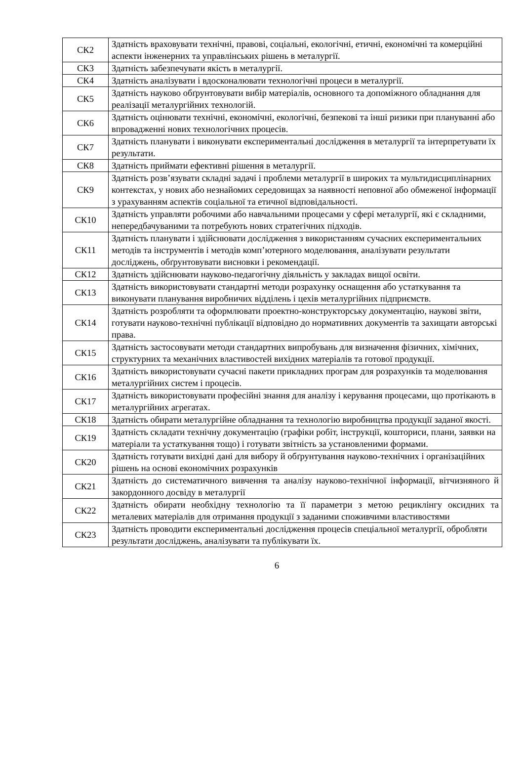| СК2 | Здатність враховувати технічні, правові, соціальні, екологічні, етичні, економічні та комерційні аспекти інженерних та управлінських рішень в металургії. |
| СК3 | Здатність забезпечувати якість в металургії. |
| СК4 | Здатність аналізувати і вдосконалювати технологічні процеси в металургії. |
| СК5 | Здатність науково обґрунтовувати вибір матеріалів, основного та допоміжного обладнання для реалізації металургійних технологій. |
| СК6 | Здатність оцінювати технічні, економічні, екологічні, безпекові та інші ризики при плануванні або впровадженні нових технологічних процесів. |
| СК7 | Здатність планувати і виконувати експериментальні дослідження в металургії та інтерпретувати їх результати. |
| СК8 | Здатність приймати ефективні рішення в металургії. |
| СК9 | Здатність розв’язувати складні задачі і проблеми металургії в широких та мультидисциплінарних контекстах, у нових або незнайомих середовищах за наявності неповної або обмеженої інформації з урахуванням аспектів соціальної та етичної відповідальності. |
| СК10 | Здатність управляти робочими або навчальними процесами у сфері металургії, які є складними, непередбачуваними та потребують нових стратегічних підходів. |
| СК11 | Здатність планувати і здійснювати дослідження з використанням сучасних експериментальних методів та інструментів і методів комп’ютерного моделювання, аналізувати результати досліджень, обґрунтовувати висновки і рекомендації. |
| СК12 | Здатність здійснювати науково-педагогічну діяльність у закладах вищої освіти. |
| СК13 | Здатність використовувати стандартні методи розрахунку оснащення або устаткування та виконувати планування виробничих відділень і цехів металургійних підприємств. |
| СК14 | Здатність розробляти та оформлювати проектно-конструкторську документацію, наукові звіти, готувати науково-технічні публікації відповідно до нормативних документів та захищати авторські права. |
| СК15 | Здатність застосовувати методи стандартних випробувань для визначення фізичних, хімічних, структурних та механічних властивостей вихідних матеріалів та готової продукції. |
| СК16 | Здатність використовувати сучасні пакети прикладних програм для розрахунків та моделювання металургійних систем і процесів. |
| СК17 | Здатність використовувати професійні знання для аналізу і керування процесами, що протікають в металургійних агрегатах. |
| СК18 | Здатність обирати металургійне обладнання та технологію виробництва продукції заданої якості. |
| СК19 | Здатність складати технічну документацію (графіки робіт, інструкції, кошториси, плани, заявки на матеріали та устаткування тощо) і готувати звітність за установленими формами. |
| СК20 | Здатність готувати вихідні дані для вибору й обґрунтування науково-технічних і організаційних рішень на основі економічних розрахунків |
| СК21 | Здатність до систематичного вивчення та аналізу науково-технічної інформації, вітчизняного й закордонного досвіду в металургії |
| СК22 | Здатність обирати необхідну технологію та її параметри з метою рециклінгу оксидних та металевих матеріалів для отримання продукції з заданими споживчими властивостями |
| СК23 | Здатність проводити експериментальні дослідження процесів спеціальної металургії, обробляти результати досліджень, аналізувати та публікувати їх. |
6